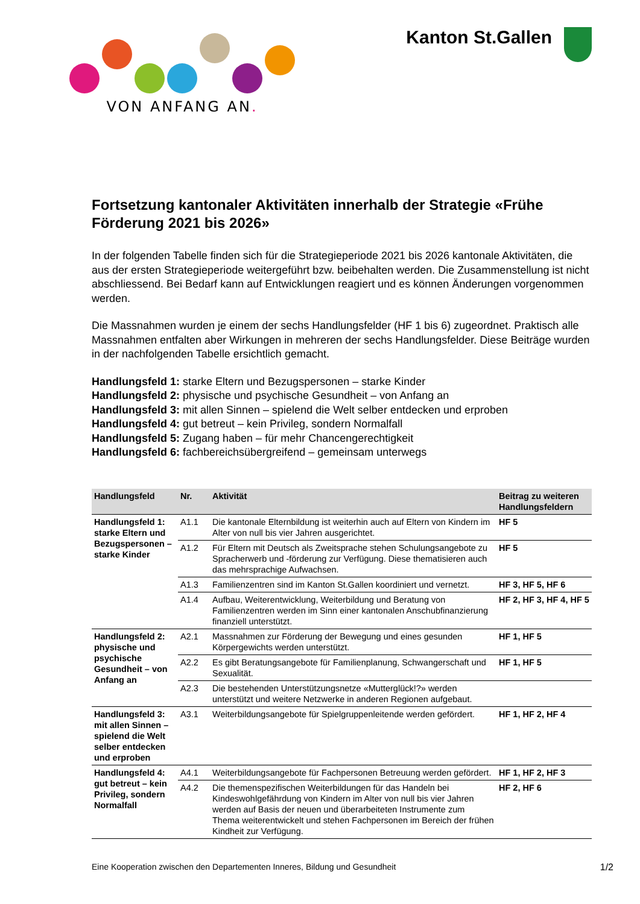VON ANFANG AN.
Kanton St.Gallen
Fortsetzung kantonaler Aktivitäten innerhalb der Strategie «Frühe Förderung 2021 bis 2026»
In der folgenden Tabelle finden sich für die Strategieperiode 2021 bis 2026 kantonale Aktivitäten, die aus der ersten Strategieperiode weitergeführt bzw. beibehalten werden. Die Zusammenstellung ist nicht abschliessend. Bei Bedarf kann auf Entwicklungen reagiert und es können Änderungen vorgenommen werden.
Die Massnahmen wurden je einem der sechs Handlungsfelder (HF 1 bis 6) zugeordnet. Praktisch alle Massnahmen entfalten aber Wirkungen in mehreren der sechs Handlungsfelder. Diese Beiträge wurden in der nachfolgenden Tabelle ersichtlich gemacht.
Handlungsfeld 1: starke Eltern und Bezugspersonen – starke Kinder
Handlungsfeld 2: physische und psychische Gesundheit – von Anfang an
Handlungsfeld 3: mit allen Sinnen – spielend die Welt selber entdecken und erproben
Handlungsfeld 4: gut betreut – kein Privileg, sondern Normalfall
Handlungsfeld 5: Zugang haben – für mehr Chancengerechtigkeit
Handlungsfeld 6: fachbereichsübergreifend – gemeinsam unterwegs
| Handlungsfeld | Nr. | Aktivität | Beitrag zu weiteren Handlungsfeldern |
| --- | --- | --- | --- |
| Handlungsfeld 1: starke Eltern und Bezugspersonen – starke Kinder | A1.1 | Die kantonale Elternbildung ist weiterhin auch auf Eltern von Kindern im Alter von null bis vier Jahren ausgerichtet. | HF 5 |
| | A1.2 | Für Eltern mit Deutsch als Zweitsprache stehen Schulungsangebote zu Spracherwerb und -förderung zur Verfügung. Diese thematisieren auch das mehrsprachige Aufwachsen. | HF 5 |
| | A1.3 | Familienzentren sind im Kanton St.Gallen koordiniert und vernetzt. | HF 3, HF 5, HF 6 |
| | A1.4 | Aufbau, Weiterentwicklung, Weiterbildung und Beratung von Familienzentren werden im Sinn einer kantonalen Anschubfinanzierung finanziell unterstützt. | HF 2, HF 3, HF 4, HF 5 |
| Handlungsfeld 2: physische und psychische Gesundheit – von Anfang an | A2.1 | Massnahmen zur Förderung der Bewegung und eines gesunden Körpergewichts werden unterstützt. | HF 1, HF 5 |
| | A2.2 | Es gibt Beratungsangebote für Familienplanung, Schwangerschaft und Sexualität. | HF 1, HF 5 |
| | A2.3 | Die bestehenden Unterstützungsnetze «Mutterglück!?» werden unterstützt und weitere Netzwerke in anderen Regionen aufgebaut. | |
| Handlungsfeld 3: mit allen Sinnen – spielend die Welt selber entdecken und erproben | A3.1 | Weiterbildungsangebote für Spielgruppenleitende werden gefördert. | HF 1, HF 2, HF 4 |
| Handlungsfeld 4: gut betreut – kein Privileg, sondern Normalfall | A4.1 | Weiterbildungsangebote für Fachpersonen Betreuung werden gefördert. | HF 1, HF 2, HF 3 |
| | A4.2 | Die themenspezifischen Weiterbildungen für das Handeln bei Kindeswohlgefährdung von Kindern im Alter von null bis vier Jahren werden auf Basis der neuen und überarbeiteten Instrumente zum Thema weiterentwickelt und stehen Fachpersonen im Bereich der frühen Kindheit zur Verfügung. | HF 2, HF 6 |
Eine Kooperation zwischen den Departementen Inneres, Bildung und Gesundheit 1/2